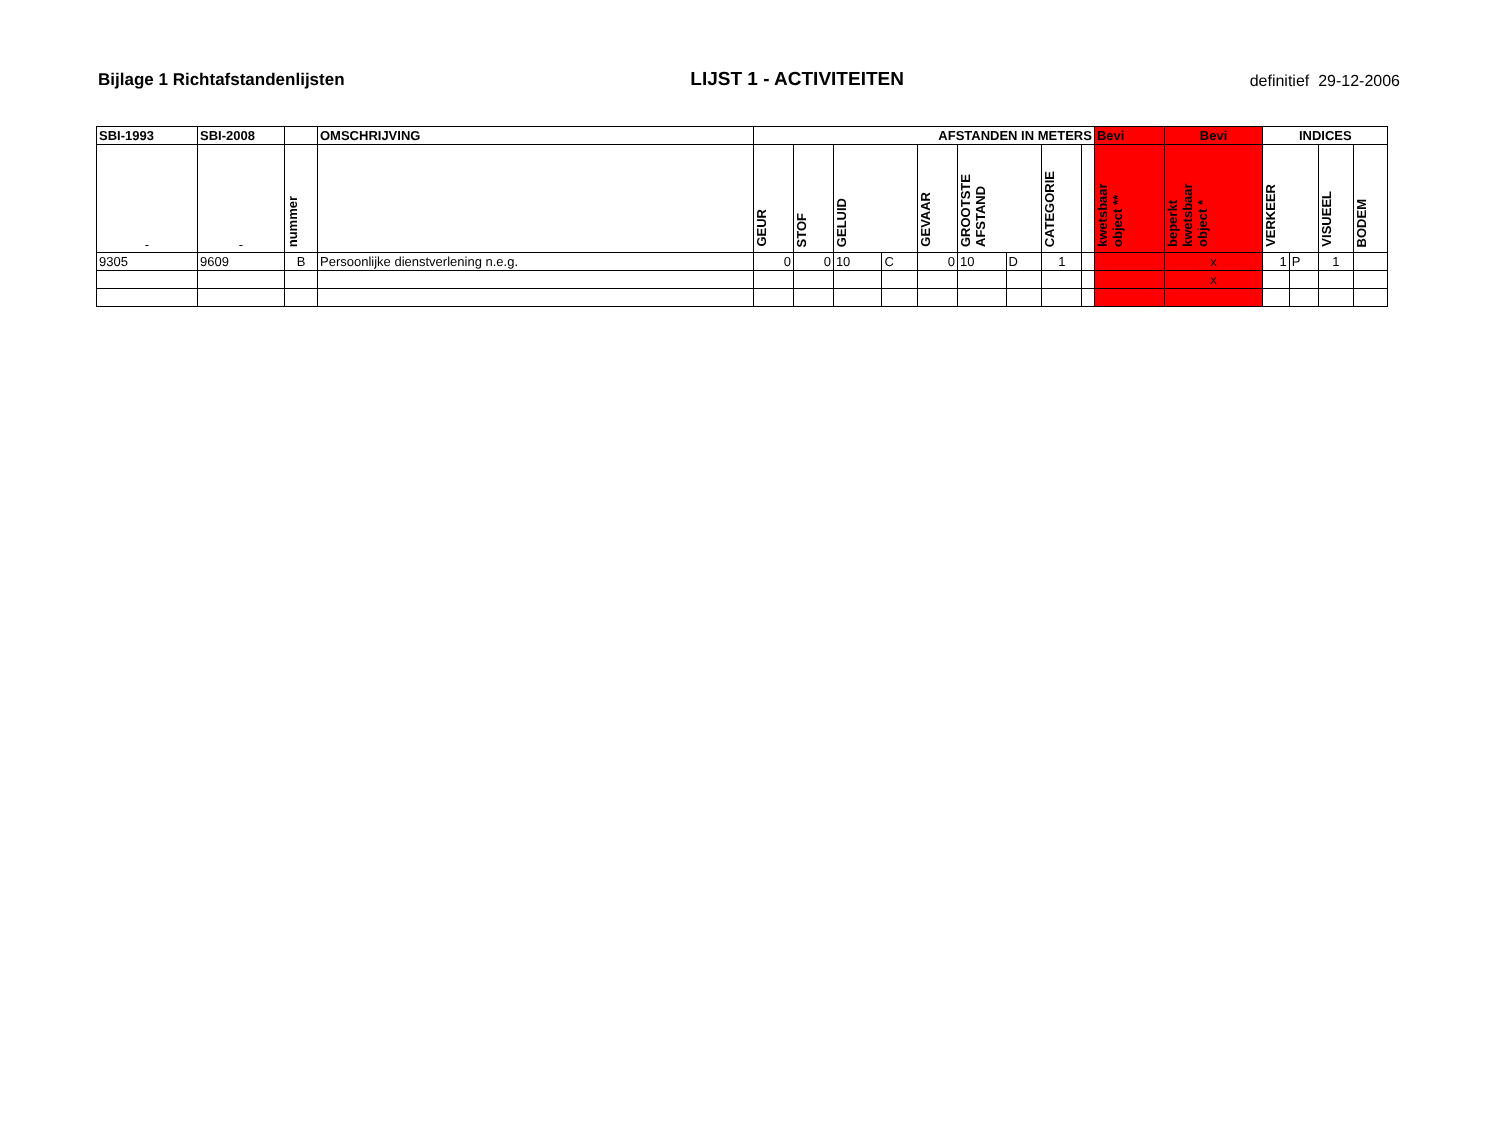Bijlage 1 Richtafstandenlijsten
LIJST 1 - ACTIVITEITEN
definitief 29-12-2006
| SBI-1993 | SBI-2008 | | OMSCHRIJVING | AFSTANDEN IN METERS | | | | | | | | | Bevi | Bevi | INDICES | | | |
| --- | --- | --- | --- | --- | --- | --- | --- | --- | --- | --- | --- | --- | --- | --- | --- | --- | --- | --- |
| - | - | nummer | | GEUR | STOF | GELUID | | GEVAAR | GROOTSTE AFSTAND | | CATEGORIE | | kwetsbaar object ** | beperkt kwetsbaar object * | VERKEER | | VISUEEL | BODEM |
| 9305 | 9609 | B | Persoonlijke dienstverlening n.e.g. | 0 | 0 | 10 | C | 0 | 10 | D | 1 | | | x | 1 | P | 1 | |
| | | | | | | | | | | | | | | x | | | | |